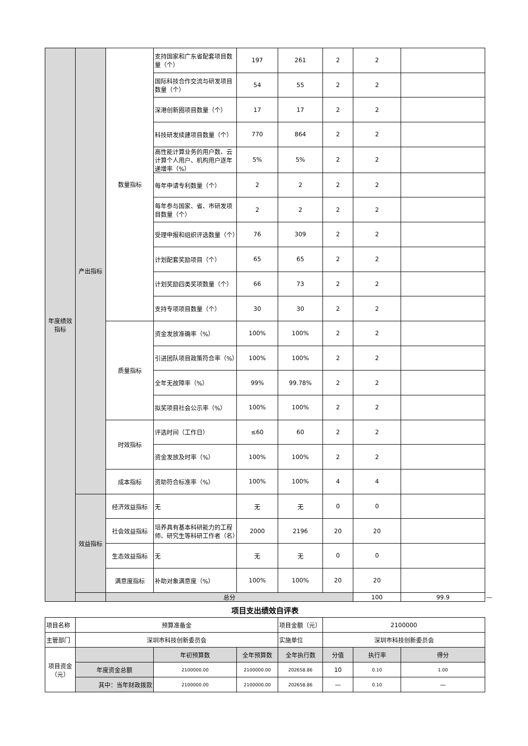| 年度绩效指标 | 产出指标 | 数量指标 | 支持国家和广东省配套项目数量（个） | 197 | 261 | 2 | 2 | | |
| | | | 国际科技合作交流与研发项目数量（个） | 54 | 55 | 2 | 2 | | |
| | | | 深港创新圈项目数量（个） | 17 | 17 | 2 | 2 | | |
| | | | 科技研发续建项目数量（个） | 770 | 864 | 2 | 2 | | |
| | | | 高性能计算业务的用户数、云计算个人用户、机构用户逐年递增率（%） | 5% | 5% | 2 | 2 | | |
| | | | 每年申请专利数量（个） | 2 | 2 | 2 | 2 | | |
| | | | 每年参与国家、省、市研发项目数量（个） | 2 | 2 | 2 | 2 | | |
| | | | 受理申报和组织评选数量（个） | 76 | 309 | 2 | 2 | | |
| | | | 计划配套奖励项目（个） | 65 | 65 | 2 | 2 | | |
| | | | 计划奖励四类奖项数量（个） | 66 | 73 | 2 | 2 | | |
| | | | 支持专项项目数量（个） | 30 | 30 | 2 | 2 | | |
| | | 质量指标 | 资金发放准确率（%） | 100% | 100% | 2 | 2 | | |
| | | | 引进团队项目政策符合率（%） | 100% | 100% | 2 | 2 | | |
| | | | 全年无故障率（%） | 99% | 99.78% | 2 | 2 | | |
| | | | 拟奖项目社会公示率（%） | 100% | 100% | 2 | 2 | | |
| | | 时效指标 | 评选时间（工作日） | ≤60 | 60 | 2 | 2 | | |
| | | | 资金发放及时率（%） | 100% | 100% | 2 | 2 | | |
| | | 成本指标 | 资助符合标准率（%） | 100% | 100% | 4 | 4 | | |
| | 效益指标 | 经济效益指标 | 无 | 无 | 无 | 0 | 0 | | |
| | | 社会效益指标 | 培养具有基本科研能力的工程师、研究生等科研工作者（名） | 2000 | 2196 | 20 | 20 | | |
| | | 生态效益指标 | 无 | 无 | 无 | 0 | 0 | | |
| | | 满意度指标 | 补助对象满意度（%） | 100% | 100% | 20 | 20 | | |
| | | 总分 | | | | | 100 | 99.9 | — |
项目支出绩效自评表
| 项目名称 | 预算准备金 | | | 项目金额（元） | 2100000 | | |
| 主管部门 | 深圳市科技创新委员会 | | | 实施单位 | 深圳市科技创新委员会 | | |
| 项目资金（元） | | 年初预算数 | 全年预算数 | 全年执行数 | 分值 | 执行率 | 得分 |
| | 年度资金总额 | 2100000.00 | 2100000.00 | 202658.86 | 10 | 0.10 | 1.00 |
| | 其中：当年财政拨款 | 2100000.00 | 2100000.00 | 202658.86 | — | 0.10 | — |